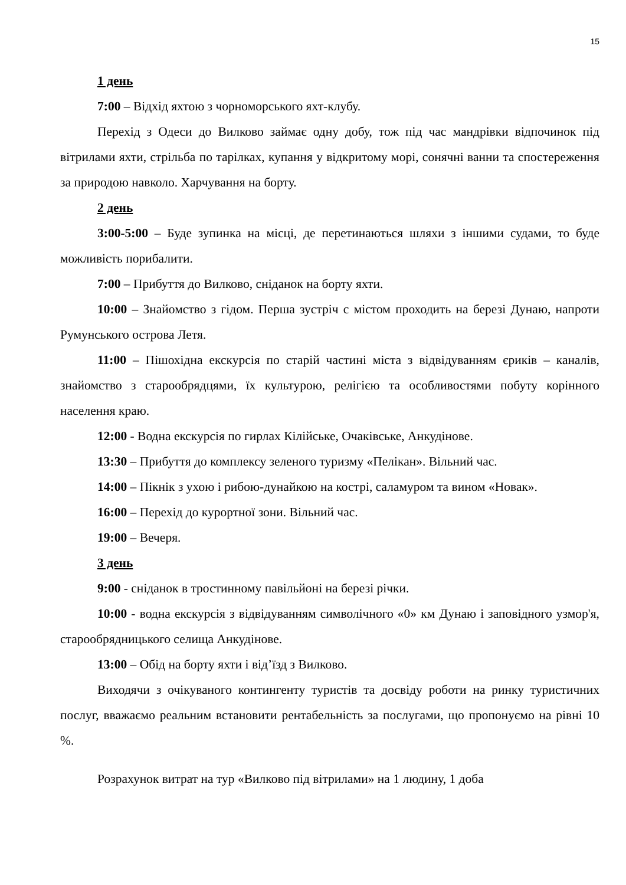15
1 день
7:00 – Відхід яхтою з чорноморського яхт-клубу.
Перехід з Одеси до Вилково займає одну добу, тож під час мандрівки відпочинок під вітрилами яхти, стрільба по тарілках, купання у відкритому морі, сонячні ванни та спостереження за природою навколо. Харчування на борту.
2 день
3:00-5:00 – Буде зупинка на місці, де перетинаються шляхи з іншими судами, то буде можливість порибалити.
7:00 – Прибуття до Вилково, сніданок на борту яхти.
10:00 – Знайомство з гідом. Перша зустріч с містом проходить на березі Дунаю, напроти Румунського острова Летя.
11:00 – Пішохідна екскурсія по старій частині міста з відвідуванням єриків – каналів, знайомство з старообрядцями, їх культурою, релігією та особливостями побуту корінного населення краю.
12:00 - Водна екскурсія по гирлах Кілійське, Очаківське, Анкудінове.
13:30 – Прибуття до комплексу зеленого туризму «Пелікан». Вільний час.
14:00 – Пікнік з ухою і рибою-дунайкою на кострі, саламуром та вином «Новак».
16:00 – Перехід до курортної зони. Вільний час.
19:00 – Вечеря.
3 день
9:00 - сніданок в тростинному павільйоні на березі річки.
10:00 - водна екскурсія з відвідуванням символічного «0» км Дунаю і заповідного узмор'я, старообрядницького селища Анкудінове.
13:00 – Обід на борту яхти і від’їзд з Вилково.
Виходячи з очікуваного контингенту туристів та досвіду роботи на ринку туристичних послуг, вважаємо реальним встановити рентабельність за послугами, що пропонуємо на рівні 10 %.
Розрахунок витрат на тур «Вилково під вітрилами» на 1 людину, 1 доба